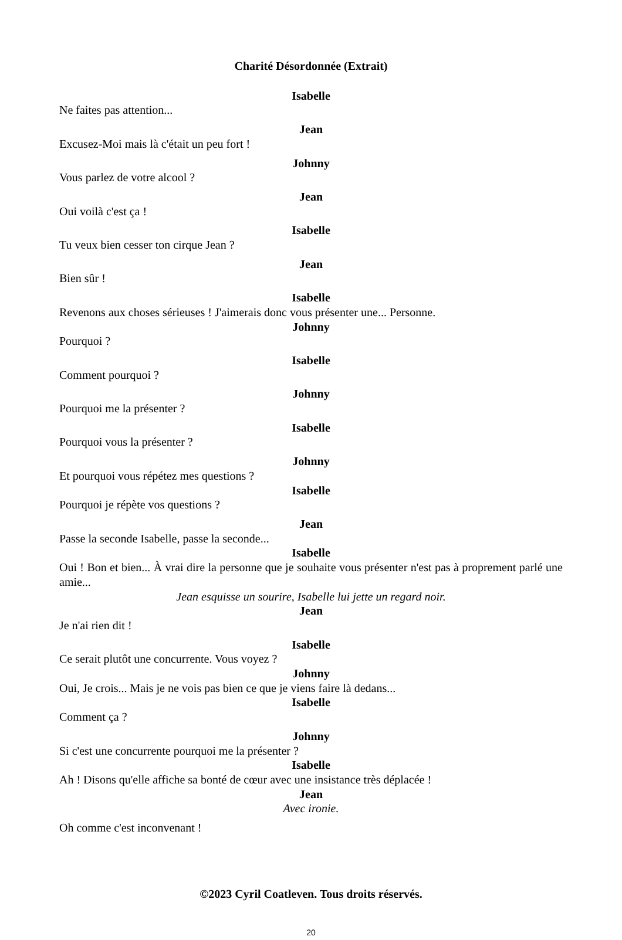Charité Désordonnée (Extrait)
Isabelle
Ne faites pas attention...
Jean
Excusez-Moi mais là c'était un peu fort !
Johnny
Vous parlez de votre alcool ?
Jean
Oui voilà c'est ça !
Isabelle
Tu veux bien cesser ton cirque Jean ?
Jean
Bien sûr !
Isabelle
Revenons aux choses sérieuses ! J'aimerais donc vous présenter une... Personne.
Johnny
Pourquoi ?
Isabelle
Comment pourquoi ?
Johnny
Pourquoi me la présenter ?
Isabelle
Pourquoi vous la présenter ?
Johnny
Et pourquoi vous répétez mes questions ?
Isabelle
Pourquoi je répète vos questions ?
Jean
Passe la seconde Isabelle, passe la seconde...
Isabelle
Oui ! Bon et bien... À vrai dire la personne que je souhaite vous présenter n'est pas à proprement parlé une amie...
Jean esquisse un sourire, Isabelle lui jette un regard noir.
Jean
Je n'ai rien dit !
Isabelle
Ce serait plutôt une concurrente. Vous voyez ?
Johnny
Oui, Je crois... Mais je ne vois pas bien ce que je viens faire là dedans...
Isabelle
Comment ça ?
Johnny
Si c'est une concurrente pourquoi me la présenter ?
Isabelle
Ah ! Disons qu'elle affiche sa bonté de cœur avec une insistance très déplacée !
Jean
Avec ironie.
Oh comme c'est inconvenant !
©2023 Cyril Coatleven. Tous droits réservés.
20